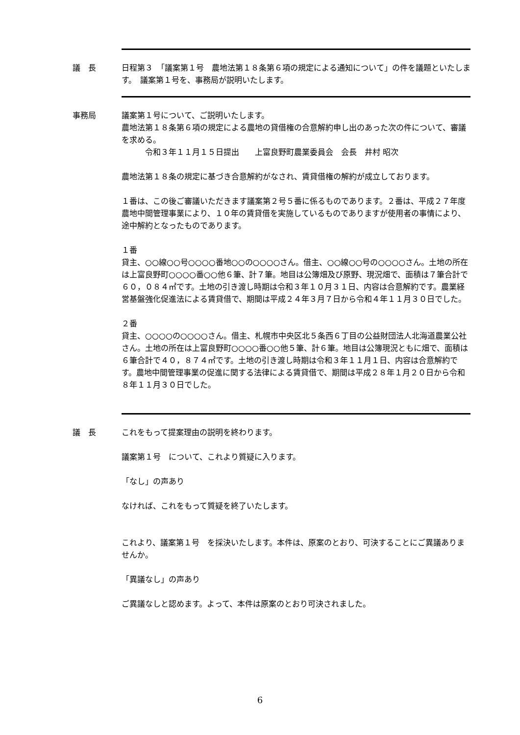議　長 日程第３　「議案第１号　農地法第１８条第６項の規定による通知について」の件を議題といたします。　議案第１号を、事務局が説明いたします。
事務局 議案第１号について、ご説明いたします。
農地法第１８条第６項の規定による農地の貸借権の合意解約申し出のあった次の件について、審議を求める。
　　　令和３年１１月１５日提出　　上富良野町農業委員会　会長　井村 昭次
農地法第１８条の規定に基づき合意解約がなされ、賃貸借権の解約が成立しております。
１番は、この後ご審議いただきます議案第２号５番に係るものであります。２番は、平成２７年度農地中間管理事業により、１０年の賃貸借を実施しているものでありますが使用者の事情により、途中解約となったものであります。
１番
貸主、○○線○○号○○○○番地○○の○○○○さん。借主、○○線○○号の○○○○さん。土地の所在は上富良野町○○○○番○○他６筆、計７筆。地目は公簿畑及び原野、現況畑で、面積は７筆合計で６０，０８４㎡です。土地の引き渡し時期は令和３年１０月３１日、内容は合意解約です。農業経営基盤強化促進法による賃貸借で、期間は平成２４年３月７日から令和４年１１月３０日でした。
２番
貸主、○○○○の○○○○さん。借主、札幌市中央区北５条西６丁目の公益財団法人北海道農業公社さん。土地の所在は上富良野町○○○○番○○他５筆、計６筆。地目は公簿現況ともに畑で、面積は６筆合計で４０，８７４㎡です。土地の引き渡し時期は令和３年１１月１日、内容は合意解約です。農地中間管理事業の促進に関する法律による賃貸借で、期間は平成２８年１月２０日から令和８年１１月３０日でした。
議　長 これをもって提案理由の説明を終わります。
議案第１号　について、これより質疑に入ります。
「なし」の声あり
なければ、これをもって質疑を終了いたします。
これより、議案第１号　を採決いたします。本件は、原案のとおり、可決することにご異議ありませんか。
「異議なし」の声あり
ご異議なしと認めます。よって、本件は原案のとおり可決されました。
6